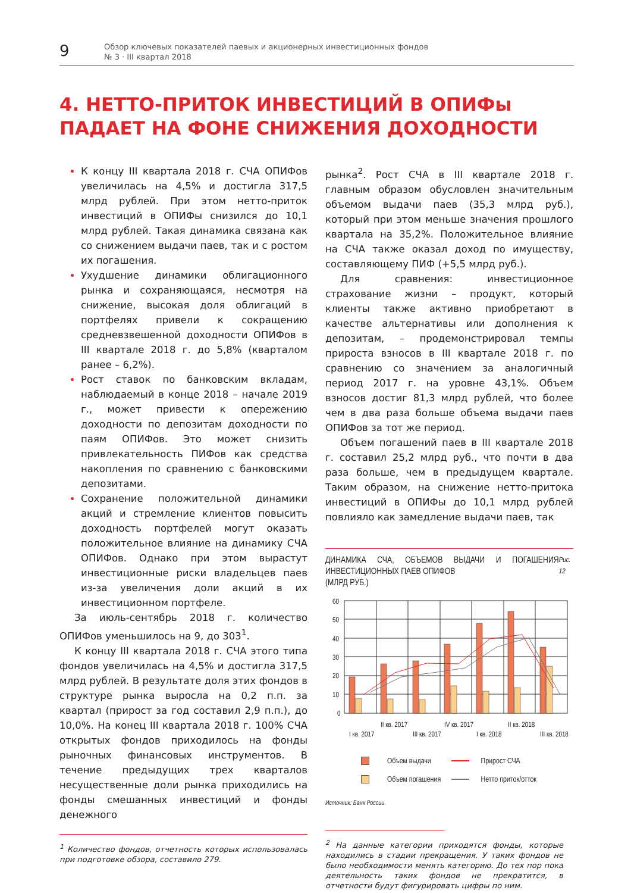9
Обзор ключевых показателей паевых и акционерных инвестиционных фондов
№ 3 · III квартал 2018
4. НЕТТО-ПРИТОК ИНВЕСТИЦИЙ В ОПИФы
ПАДАЕТ НА ФОНЕ СНИЖЕНИЯ ДОХОДНОСТИ
К концу III квартала 2018 г. СЧА ОПИФов увеличилась на 4,5% и достигла 317,5 млрд рублей. При этом нетто-приток инвестиций в ОПИФы снизился до 10,1 млрд рублей. Такая динамика связана как со снижением выдачи паев, так и с ростом их погашения.
Ухудшение динамики облигационного рынка и сохраняющаяся, несмотря на снижение, высокая доля облигаций в портфелях привели к сокращению средневзвешенной доходности ОПИФов в III квартале 2018 г. до 5,8% (кварталом ранее – 6,2%).
Рост ставок по банковским вкладам, наблюдаемый в конце 2018 – начале 2019 г., может привести к опережению доходности по депозитам доходности по паям ОПИФов. Это может снизить привлекательность ПИФов как средства накопления по сравнению с банковскими депозитами.
Сохранение положительной динамики акций и стремление клиентов повысить доходность портфелей могут оказать положительное влияние на динамику СЧА ОПИФов. Однако при этом вырастут инвестиционные риски владельцев паев из-за увеличения доли акций в их инвестиционном портфеле.
За июль-сентябрь 2018 г. количество ОПИФов уменьшилось на 9, до 303<sup>1</sup>.
К концу III квартала 2018 г. СЧА этого типа фондов увеличилась на 4,5% и достигла 317,5 млрд рублей. В результате доля этих фондов в структуре рынка выросла на 0,2 п.п. за квартал (прирост за год составил 2,9 п.п.), до 10,0%. На конец III квартала 2018 г. 100% СЧА открытых фондов приходилось на фонды рыночных финансовых инструментов. В течение предыдущих трех кварталов несущественные доли рынка приходились на фонды смешанных инвестиций и фонды денежного
<sup>1</sup> Количество фондов, отчетность которых использовалась при подготовке обзора, составило 279.
рынка<sup>2</sup>. Рост СЧА в III квартале 2018 г. главным образом обусловлен значительным объемом выдачи паев (35,3 млрд руб.), который при этом меньше значения прошлого квартала на 35,2%. Положительное влияние на СЧА также оказал доход по имуществу, составляющему ПИФ (+5,5 млрд руб.).
Для сравнения: инвестиционное страхование жизни – продукт, который клиенты также активно приобретают в качестве альтернативы или дополнения к депозитам, – продемонстрировал темпы прироста взносов в III квартале 2018 г. по сравнению со значением за аналогичный период 2017 г. на уровне 43,1%. Объем взносов достиг 81,3 млрд рублей, что более чем в два раза больше объема выдачи паев ОПИФов за тот же период.
Объем погашений паев в III квартале 2018 г. составил 25,2 млрд руб., что почти в два раза больше, чем в предыдущем квартале. Таким образом, на снижение нетто-притока инвестиций в ОПИФы до 10,1 млрд рублей повлияло как замедление выдачи паев, так
ДИНАМИКА СЧА, ОБЪЕМОВ ВЫДАЧИ И ПОГАШЕНИЯ ИНВЕСТИЦИОННЫХ ПАЕВ ОПИФОВ
(МЛРД РУБ.) Рис. 12
60
50
40
30
20
10
0
I кв. 2017
II кв. 2017
III кв. 2017
IV кв. 2017
I кв. 2018
II кв. 2018
III кв. 2018
Объем выдачи Прирост СЧА Объем погашения Нетто приток/отток
Источник: Банк России.
<sup>2</sup> На данные категории приходятся фонды, которые находились в стадии прекращения. У таких фондов не было необходимости менять категорию. До тех пор пока деятельность таких фондов не прекратится, в отчетности будут фигурировать цифры по ним.